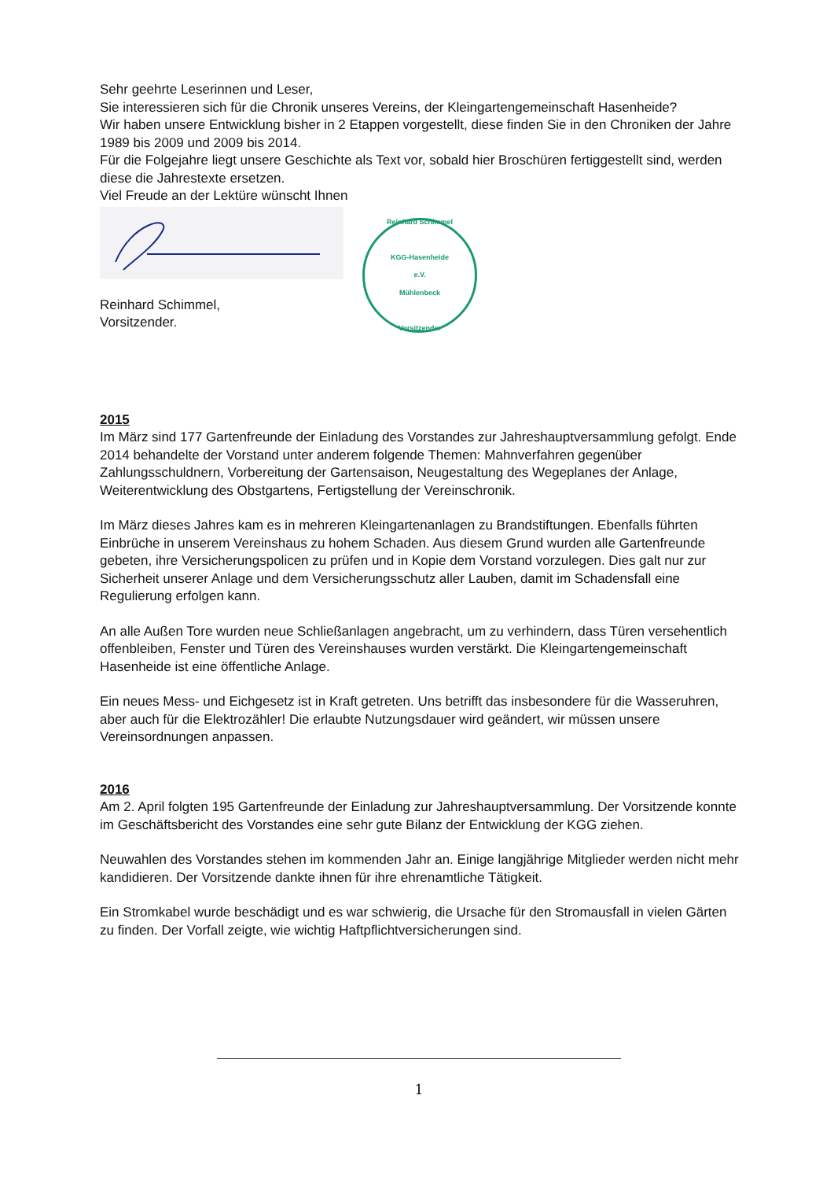Sehr geehrte Leserinnen und Leser,
Sie interessieren sich für die Chronik unseres Vereins, der Kleingartengemeinschaft Hasenheide?
Wir haben unsere Entwicklung bisher in 2 Etappen vorgestellt, diese finden Sie in den Chroniken der Jahre 1989 bis 2009 und 2009 bis 2014.
Für die Folgejahre liegt unsere Geschichte als Text vor, sobald hier Broschüren fertiggestellt sind, werden diese die Jahrestexte ersetzen.
Viel Freude an der Lektüre wünscht Ihnen
Reinhard Schimmel,
Vorsitzender.
Reinhard Schimmel
KGG-Hasenheide
e.V.
Mühlenbeck
Vorsitzender
2015
Im März sind 177 Gartenfreunde der Einladung des Vorstandes zur Jahreshauptversammlung gefolgt. Ende 2014 behandelte der Vorstand unter anderem folgende Themen: Mahnverfahren gegenüber Zahlungsschuldnern, Vorbereitung der Gartensaison, Neugestaltung des Wegeplanes der Anlage, Weiterentwicklung des Obstgartens, Fertigstellung der Vereinschronik.
Im März dieses Jahres kam es in mehreren Kleingartenanlagen zu Brandstiftungen. Ebenfalls führten Einbrüche in unserem Vereinshaus zu hohem Schaden. Aus diesem Grund wurden alle Gartenfreunde gebeten, ihre Versicherungspolicen zu prüfen und in Kopie dem Vorstand vorzulegen. Dies galt nur zur Sicherheit unserer Anlage und dem Versicherungsschutz aller Lauben, damit im Schadensfall eine Regulierung erfolgen kann.
An alle Außen Tore wurden neue Schließanlagen angebracht, um zu verhindern, dass Türen versehentlich offenbleiben, Fenster und Türen des Vereinshauses wurden verstärkt. Die Kleingartengemeinschaft Hasenheide ist eine öffentliche Anlage.
Ein neues Mess- und Eichgesetz ist in Kraft getreten. Uns betrifft das insbesondere für die Wasseruhren, aber auch für die Elektrozähler! Die erlaubte Nutzungsdauer wird geändert, wir müssen unsere Vereinsordnungen anpassen.
2016
Am 2. April folgten 195 Gartenfreunde der Einladung zur Jahreshauptversammlung. Der Vorsitzende konnte im Geschäftsbericht des Vorstandes eine sehr gute Bilanz der Entwicklung der KGG ziehen.
Neuwahlen des Vorstandes stehen im kommenden Jahr an. Einige langjährige Mitglieder werden nicht mehr kandidieren. Der Vorsitzende dankte ihnen für ihre ehrenamtliche Tätigkeit.
Ein Stromkabel wurde beschädigt und es war schwierig, die Ursache für den Stromausfall in vielen Gärten zu finden. Der Vorfall zeigte, wie wichtig Haftpflichtversicherungen sind.
1